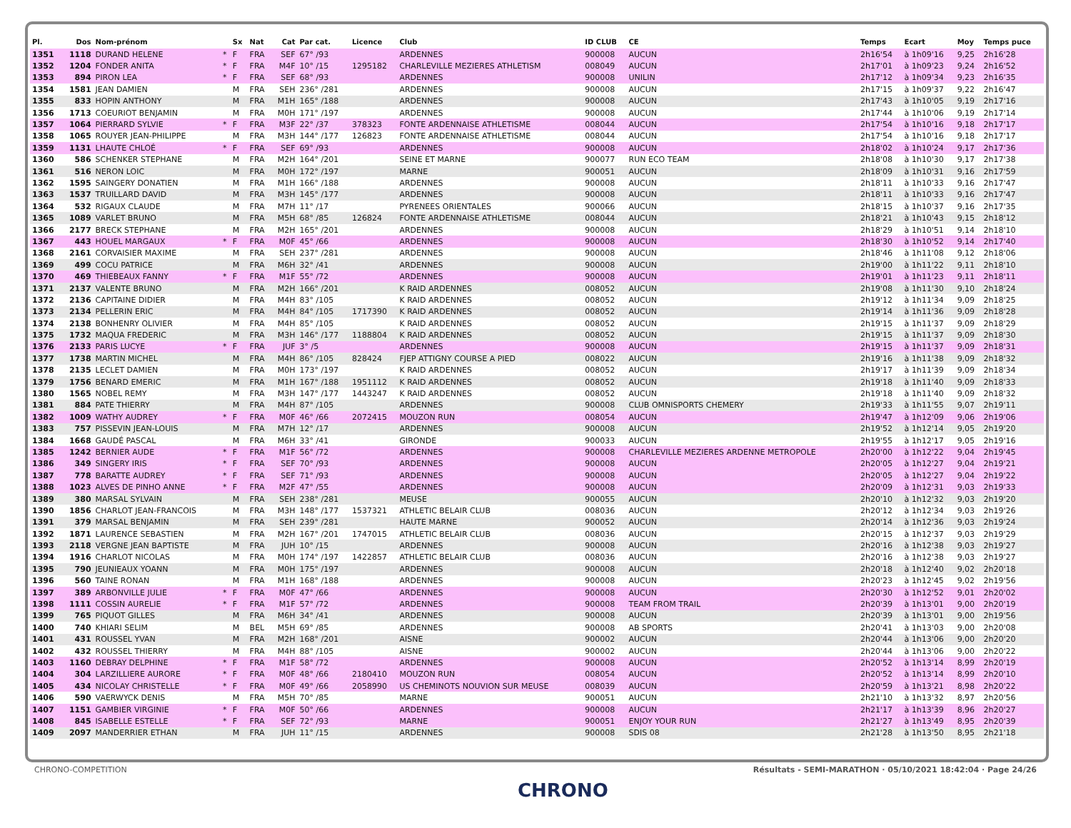| Pl. | Dos | Nom-prénom | | Sx | Nat | Cat | Par cat. | Licence | Club | ID CLUB | CE | Temps | Ecart | Moy | Temps puce |
| --- | --- | --- | --- | --- | --- | --- | --- | --- | --- | --- | --- | --- | --- | --- | --- |
| 1351 | 1118 | DURAND HELENE | * | F | FRA | SEF | 67° /93 | | ARDENNES | 900008 | AUCUN | 2h16'54 | à 1h09'16 | 9,25 | 2h16'28 |
| 1352 | 1204 | FONDER ANITA | * | F | FRA | M4F | 10° /15 | 1295182 | CHARLEVILLE MEZIERES ATHLETISM | 008049 | AUCUN | 2h17'01 | à 1h09'23 | 9,24 | 2h16'52 |
| 1353 | 894 | PIRON LEA | * | F | FRA | SEF | 68° /93 | | ARDENNES | 900008 | UNILIN | 2h17'12 | à 1h09'34 | 9,23 | 2h16'35 |
| 1354 | 1581 | JEAN DAMIEN | | M | FRA | SEH | 236° /281 | | ARDENNES | 900008 | AUCUN | 2h17'15 | à 1h09'37 | 9,22 | 2h16'47 |
| 1355 | 833 | HOPIN ANTHONY | | M | FRA | M1H | 165° /188 | | ARDENNES | 900008 | AUCUN | 2h17'43 | à 1h10'05 | 9,19 | 2h17'16 |
| 1356 | 1713 | COEURIOT BENJAMIN | | M | FRA | M0H | 171° /197 | | ARDENNES | 900008 | AUCUN | 2h17'44 | à 1h10'06 | 9,19 | 2h17'14 |
| 1357 | 1064 | PIERRARD SYLVIE | * | F | FRA | M3F | 22° /37 | 378323 | FONTE ARDENNAISE ATHLETISME | 008044 | AUCUN | 2h17'54 | à 1h10'16 | 9,18 | 2h17'17 |
| 1358 | 1065 | ROUYER JEAN-PHILIPPE | | M | FRA | M3H | 144° /177 | 126823 | FONTE ARDENNAISE ATHLETISME | 008044 | AUCUN | 2h17'54 | à 1h10'16 | 9,18 | 2h17'17 |
| 1359 | 1131 | LHAUTE CHLOÉ | * | F | FRA | SEF | 69° /93 | | ARDENNES | 900008 | AUCUN | 2h18'02 | à 1h10'24 | 9,17 | 2h17'36 |
| 1360 | 586 | SCHENKER STEPHANE | | M | FRA | M2H | 164° /201 | | SEINE ET MARNE | 900077 | RUN ECO TEAM | 2h18'08 | à 1h10'30 | 9,17 | 2h17'38 |
| 1361 | 516 | NERON LOIC | | M | FRA | M0H | 172° /197 | | MARNE | 900051 | AUCUN | 2h18'09 | à 1h10'31 | 9,16 | 2h17'59 |
| 1362 | 1595 | SAINGERY DONATIEN | | M | FRA | M1H | 166° /188 | | ARDENNES | 900008 | AUCUN | 2h18'11 | à 1h10'33 | 9,16 | 2h17'47 |
| 1363 | 1537 | TRUILLARD DAVID | | M | FRA | M3H | 145° /177 | | ARDENNES | 900008 | AUCUN | 2h18'11 | à 1h10'33 | 9,16 | 2h17'47 |
| 1364 | 532 | RIGAUX CLAUDE | | M | FRA | M7H | 11° /17 | | PYRENEES ORIENTALES | 900066 | AUCUN | 2h18'15 | à 1h10'37 | 9,16 | 2h17'35 |
| 1365 | 1089 | VARLET BRUNO | | M | FRA | M5H | 68° /85 | 126824 | FONTE ARDENNAISE ATHLETISME | 008044 | AUCUN | 2h18'21 | à 1h10'43 | 9,15 | 2h18'12 |
| 1366 | 2177 | BRECK STEPHANE | | M | FRA | M2H | 165° /201 | | ARDENNES | 900008 | AUCUN | 2h18'29 | à 1h10'51 | 9,14 | 2h18'10 |
| 1367 | 443 | HOUEL MARGAUX | * | F | FRA | M0F | 45° /66 | | ARDENNES | 900008 | AUCUN | 2h18'30 | à 1h10'52 | 9,14 | 2h17'40 |
| 1368 | 2161 | CORVAISIER MAXIME | | M | FRA | SEH | 237° /281 | | ARDENNES | 900008 | AUCUN | 2h18'46 | à 1h11'08 | 9,12 | 2h18'06 |
| 1369 | 499 | COCU PATRICE | | M | FRA | M6H | 32° /41 | | ARDENNES | 900008 | AUCUN | 2h19'00 | à 1h11'22 | 9,11 | 2h18'10 |
| 1370 | 469 | THIEBEAUX FANNY | * | F | FRA | M1F | 55° /72 | | ARDENNES | 900008 | AUCUN | 2h19'01 | à 1h11'23 | 9,11 | 2h18'11 |
| 1371 | 2137 | VALENTE BRUNO | | M | FRA | M2H | 166° /201 | | K RAID ARDENNES | 008052 | AUCUN | 2h19'08 | à 1h11'30 | 9,10 | 2h18'24 |
| 1372 | 2136 | CAPITAINE DIDIER | | M | FRA | M4H | 83° /105 | | K RAID ARDENNES | 008052 | AUCUN | 2h19'12 | à 1h11'34 | 9,09 | 2h18'25 |
| 1373 | 2134 | PELLERIN ERIC | | M | FRA | M4H | 84° /105 | 1717390 | K RAID ARDENNES | 008052 | AUCUN | 2h19'14 | à 1h11'36 | 9,09 | 2h18'28 |
| 1374 | 2138 | BONHENRY OLIVIER | | M | FRA | M4H | 85° /105 | | K RAID ARDENNES | 008052 | AUCUN | 2h19'15 | à 1h11'37 | 9,09 | 2h18'29 |
| 1375 | 1732 | MAQUA FREDERIC | | M | FRA | M3H | 146° /177 | 1188804 | K RAID ARDENNES | 008052 | AUCUN | 2h19'15 | à 1h11'37 | 9,09 | 2h18'30 |
| 1376 | 2133 | PARIS LUCYE | * | F | FRA | JUF | 3° /5 | | ARDENNES | 900008 | AUCUN | 2h19'15 | à 1h11'37 | 9,09 | 2h18'31 |
| 1377 | 1738 | MARTIN MICHEL | | M | FRA | M4H | 86° /105 | 828424 | FJEP ATTIGNY COURSE A PIED | 008022 | AUCUN | 2h19'16 | à 1h11'38 | 9,09 | 2h18'32 |
| 1378 | 2135 | LECLET DAMIEN | | M | FRA | M0H | 173° /197 | | K RAID ARDENNES | 008052 | AUCUN | 2h19'17 | à 1h11'39 | 9,09 | 2h18'34 |
| 1379 | 1756 | BENARD EMERIC | | M | FRA | M1H | 167° /188 | 1951112 | K RAID ARDENNES | 008052 | AUCUN | 2h19'18 | à 1h11'40 | 9,09 | 2h18'33 |
| 1380 | 1565 | NOBEL REMY | | M | FRA | M3H | 147° /177 | 1443247 | K RAID ARDENNES | 008052 | AUCUN | 2h19'18 | à 1h11'40 | 9,09 | 2h18'32 |
| 1381 | 884 | PATE THIERRY | | M | FRA | M4H | 87° /105 | | ARDENNES | 900008 | CLUB OMNISPORTS CHEMERY | 2h19'33 | à 1h11'55 | 9,07 | 2h19'11 |
| 1382 | 1009 | WATHY AUDREY | * | F | FRA | M0F | 46° /66 | 2072415 | MOUZON RUN | 008054 | AUCUN | 2h19'47 | à 1h12'09 | 9,06 | 2h19'06 |
| 1383 | 757 | PISSEVIN JEAN-LOUIS | | M | FRA | M7H | 12° /17 | | ARDENNES | 900008 | AUCUN | 2h19'52 | à 1h12'14 | 9,05 | 2h19'20 |
| 1384 | 1668 | GAUDÉ PASCAL | | M | FRA | M6H | 33° /41 | | GIRONDE | 900033 | AUCUN | 2h19'55 | à 1h12'17 | 9,05 | 2h19'16 |
| 1385 | 1242 | BERNIER AUDE | * | F | FRA | M1F | 56° /72 | | ARDENNES | 900008 | CHARLEVILLE MEZIERES ARDENNE METROPOLE | 2h20'00 | à 1h12'22 | 9,04 | 2h19'45 |
| 1386 | 349 | SINGERY IRIS | * | F | FRA | SEF | 70° /93 | | ARDENNES | 900008 | AUCUN | 2h20'05 | à 1h12'27 | 9,04 | 2h19'21 |
| 1387 | 778 | BARATTE AUDREY | * | F | FRA | SEF | 71° /93 | | ARDENNES | 900008 | AUCUN | 2h20'05 | à 1h12'27 | 9,04 | 2h19'22 |
| 1388 | 1023 | ALVES DE PINHO ANNE | * | F | FRA | M2F | 47° /55 | | ARDENNES | 900008 | AUCUN | 2h20'09 | à 1h12'31 | 9,03 | 2h19'33 |
| 1389 | 380 | MARSAL SYLVAIN | | M | FRA | SEH | 238° /281 | | MEUSE | 900055 | AUCUN | 2h20'10 | à 1h12'32 | 9,03 | 2h19'20 |
| 1390 | 1856 | CHARLOT JEAN-FRANCOIS | | M | FRA | M3H | 148° /177 | 1537321 | ATHLETIC BELAIR CLUB | 008036 | AUCUN | 2h20'12 | à 1h12'34 | 9,03 | 2h19'26 |
| 1391 | 379 | MARSAL BENJAMIN | | M | FRA | SEH | 239° /281 | | HAUTE MARNE | 900052 | AUCUN | 2h20'14 | à 1h12'36 | 9,03 | 2h19'24 |
| 1392 | 1871 | LAURENCE SEBASTIEN | | M | FRA | M2H | 167° /201 | 1747015 | ATHLETIC BELAIR CLUB | 008036 | AUCUN | 2h20'15 | à 1h12'37 | 9,03 | 2h19'29 |
| 1393 | 2118 | VERGNE JEAN BAPTISTE | | M | FRA | JUH | 10° /15 | | ARDENNES | 900008 | AUCUN | 2h20'16 | à 1h12'38 | 9,03 | 2h19'27 |
| 1394 | 1916 | CHARLOT NICOLAS | | M | FRA | M0H | 174° /197 | 1422857 | ATHLETIC BELAIR CLUB | 008036 | AUCUN | 2h20'16 | à 1h12'38 | 9,03 | 2h19'27 |
| 1395 | 790 | JEUNIEAUX YOANN | | M | FRA | M0H | 175° /197 | | ARDENNES | 900008 | AUCUN | 2h20'18 | à 1h12'40 | 9,02 | 2h20'18 |
| 1396 | 560 | TAINE RONAN | | M | FRA | M1H | 168° /188 | | ARDENNES | 900008 | AUCUN | 2h20'23 | à 1h12'45 | 9,02 | 2h19'56 |
| 1397 | 389 | ARBONVILLE JULIE | * | F | FRA | M0F | 47° /66 | | ARDENNES | 900008 | AUCUN | 2h20'30 | à 1h12'52 | 9,01 | 2h20'02 |
| 1398 | 1111 | COSSIN AURELIE | * | F | FRA | M1F | 57° /72 | | ARDENNES | 900008 | TEAM FROM TRAIL | 2h20'39 | à 1h13'01 | 9,00 | 2h20'19 |
| 1399 | 765 | PIQUOT GILLES | | M | FRA | M6H | 34° /41 | | ARDENNES | 900008 | AUCUN | 2h20'39 | à 1h13'01 | 9,00 | 2h19'56 |
| 1400 | 740 | KHIARI SELIM | | M | BEL | M5H | 69° /85 | | ARDENNES | 900008 | AB SPORTS | 2h20'41 | à 1h13'03 | 9,00 | 2h20'08 |
| 1401 | 431 | ROUSSEL YVAN | | M | FRA | M2H | 168° /201 | | AISNE | 900002 | AUCUN | 2h20'44 | à 1h13'06 | 9,00 | 2h20'20 |
| 1402 | 432 | ROUSSEL THIERRY | | M | FRA | M4H | 88° /105 | | AISNE | 900002 | AUCUN | 2h20'44 | à 1h13'06 | 9,00 | 2h20'22 |
| 1403 | 1160 | DEBRAY DELPHINE | * | F | FRA | M1F | 58° /72 | | ARDENNES | 900008 | AUCUN | 2h20'52 | à 1h13'14 | 8,99 | 2h20'19 |
| 1404 | 304 | LARZILLIERE AURORE | * | F | FRA | M0F | 48° /66 | 2180410 | MOUZON RUN | 008054 | AUCUN | 2h20'52 | à 1h13'14 | 8,99 | 2h20'10 |
| 1405 | 434 | NICOLAY CHRISTELLE | * | F | FRA | M0F | 49° /66 | 2058990 | US CHEMINOTS NOUVION SUR MEUSE | 008039 | AUCUN | 2h20'59 | à 1h13'21 | 8,98 | 2h20'22 |
| 1406 | 590 | VAERWYCK DENIS | | M | FRA | M5H | 70° /85 | | MARNE | 900051 | AUCUN | 2h21'10 | à 1h13'32 | 8,97 | 2h20'56 |
| 1407 | 1151 | GAMBIER VIRGINIE | * | F | FRA | M0F | 50° /66 | | ARDENNES | 900008 | AUCUN | 2h21'17 | à 1h13'39 | 8,96 | 2h20'27 |
| 1408 | 845 | ISABELLE ESTELLE | * | F | FRA | SEF | 72° /93 | | MARNE | 900051 | ENJOY YOUR RUN | 2h21'27 | à 1h13'49 | 8,95 | 2h20'39 |
| 1409 | 2097 | MANDERRIER ETHAN | | M | FRA | JUH | 11° /15 | | ARDENNES | 900008 | SDIS 08 | 2h21'28 | à 1h13'50 | 8,95 | 2h21'18 |
CHRONO-COMPETITION Résultats - SEMI-MARATHON · 05/10/2021 18:42:04 · Page 24/26
CHRONO